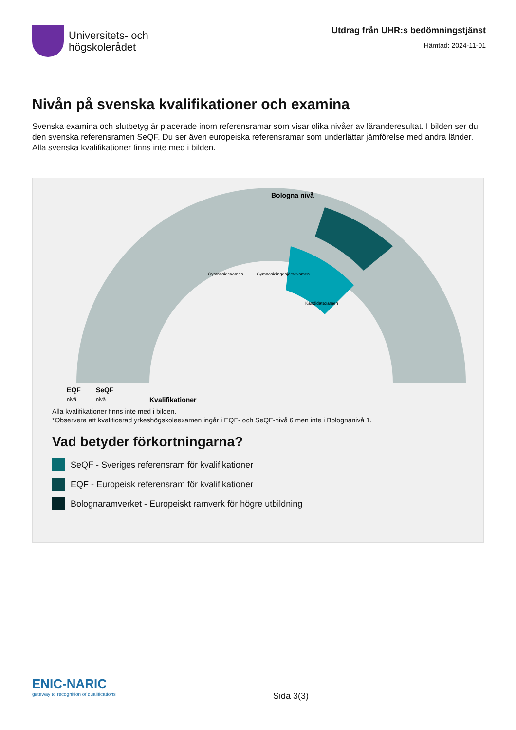Universitets- och
högskolerådet
Utdrag från UHR:s bedömningstjänst
Hämtad: 2024-11-01
Nivån på svenska kvalifikationer och examina
Svenska examina och slutbetyg är placerade inom referensramar som visar olika nivåer av läranderesultat. I bilden ser du den svenska referensramen SeQF. Du ser även europeiska referensramar som underlättar jämförelse med andra länder. Alla svenska kvalifikationer finns inte med i bilden.
Bologna nivå
EQF
SeQF
nivå
nivå
Kvalifikationer
Gymnasieexamen
Gymnasieingenjörsexamen
Kandidatexamen
Alla kvalifikationer finns inte med i bilden.
*Observera att kvalificerad yrkeshögskoleexamen ingår i EQF- och SeQF-nivå 6 men inte i Bolognanivå 1.
Vad betyder förkortningarna?
SeQF - Sveriges referensram för kvalifikationer
EQF - Europeisk referensram för kvalifikationer
Bolognaramverket - Europeiskt ramverk för högre utbildning
ENIC-NARIC
gateway to recognition of qualifications
Sida 3(3)